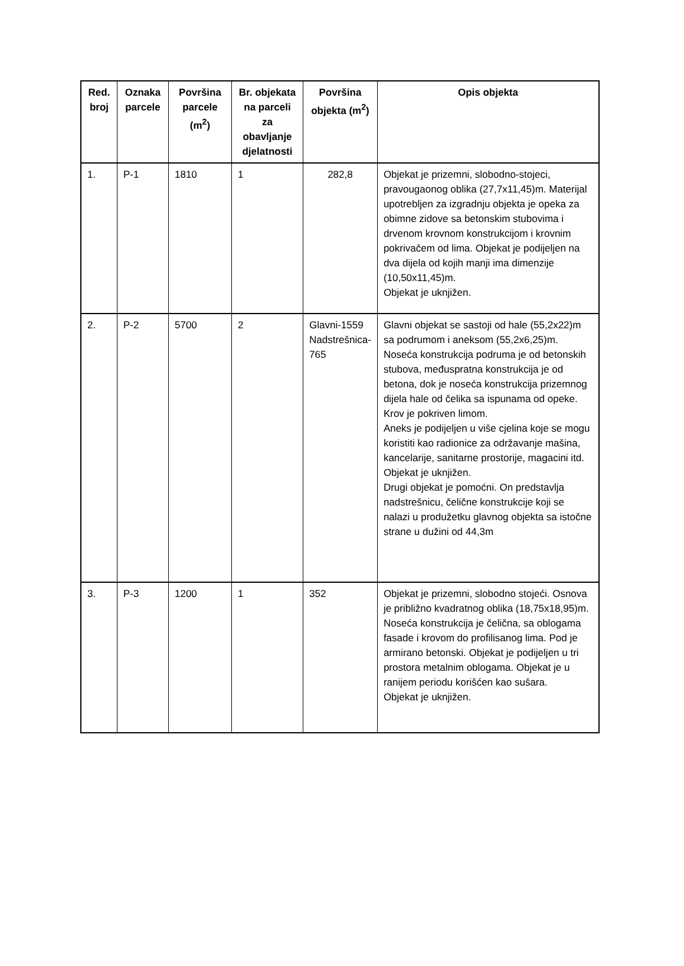| Red. broj | Oznaka parcele | Površina parcele (m<sup>2</sup>) | Br. objekata na parceli za obavljanje djelatnosti | Površina objekta (m<sup>2</sup>) | Opis objekta |
| --- | --- | --- | --- | --- | --- |
| 1. | P-1 | 1810 | 1 | 282,8 | Objekat je prizemni, slobodno-stojeci, pravougaonog oblika (27,7x11,45)m. Materijal upotrebljen za izgradnju objekta je opeka za obimne zidove sa betonskim stubovima i drvenom krovnom konstrukcijom i krovnim pokrivačem od lima. Objekat je podijeljen na dva dijela od kojih manji ima dimenzije (10,50x11,45)m. Objekat je uknjižen. |
| 2. | P-2 | 5700 | 2 | Glavni-1559 Nadstrešnica- 765 | Glavni objekat se sastoji od hale (55,2x22)m sa podrumom i aneksom (55,2x6,25)m. Noseća konstrukcija podruma je od betonskih stubova, međuspratna konstrukcija je od betona, dok je noseća konstrukcija prizemnog dijela hale od čelika sa ispunama od opeke. Krov je pokriven limom. Aneks je podijeljen u više cjelina koje se mogu koristiti kao radionice za održavanje mašina, kancelarije, sanitarne prostorije, magacini itd. Objekat je uknjižen. Drugi objekat je pomoćni. On predstavlja nadstrešnicu, čelične konstrukcije koji se nalazi u produžetku glavnog objekta sa istočne strane u dužini od 44,3m |
| 3. | P-3 | 1200 | 1 | 352 | Objekat je prizemni, slobodno stojeći. Osnova je približno kvadratnog oblika (18,75x18,95)m. Noseća konstrukcija je čelična, sa oblogama fasade i krovom do profilisanog lima. Pod je armirano betonski. Objekat je podijeljen u tri prostora metalnim oblogama. Objekat je u ranijem periodu korišćen kao sušara. Objekat je uknjižen. |